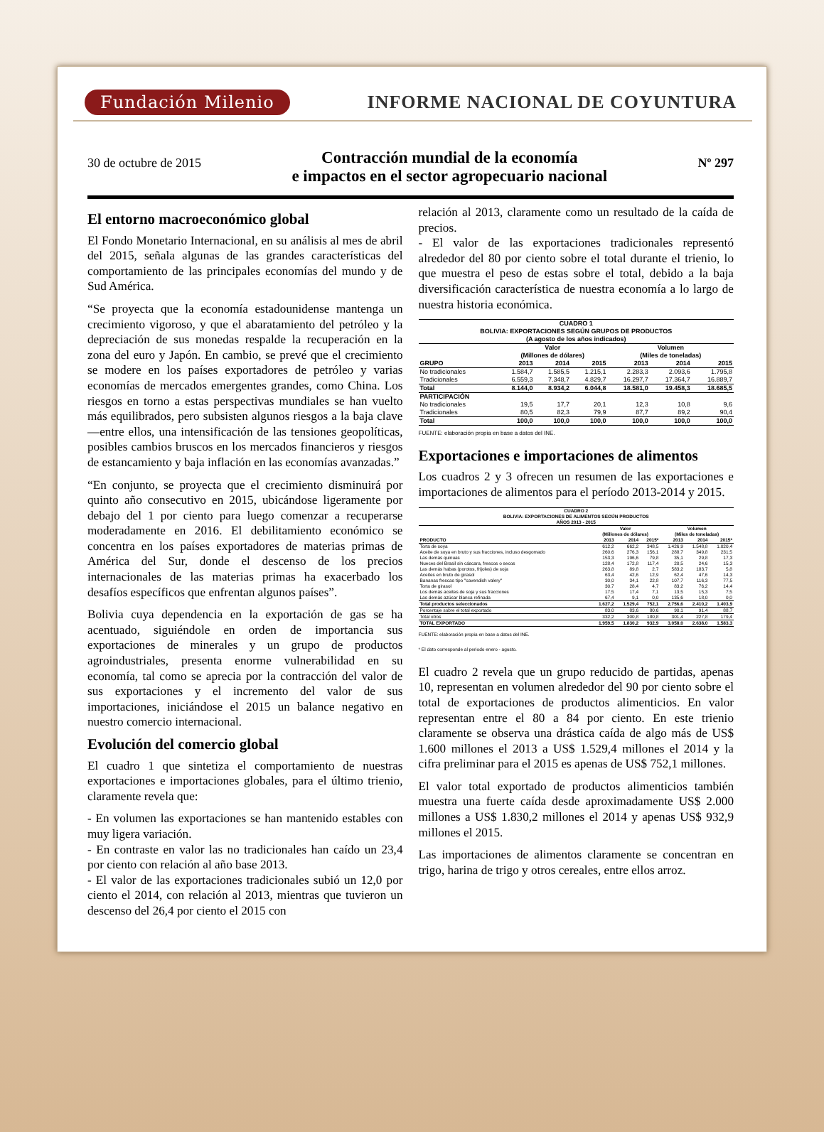Fundación Milenio INFORME NACIONAL DE COYUNTURA
30 de octubre de 2015
Contracción mundial de la economía
e impactos en el sector agropecuario nacional
Nº 297
El entorno macroeconómico global
El Fondo Monetario Internacional, en su análisis al mes de abril del 2015, señala algunas de las grandes características del comportamiento de las principales economías del mundo y de Sud América.
“Se proyecta que la economía estadounidense mantenga un crecimiento vigoroso, y que el abaratamiento del petróleo y la depreciación de sus monedas respalde la recuperación en la zona del euro y Japón. En cambio, se prevé que el crecimiento se modere en los países exportadores de petróleo y varias economías de mercados emergentes grandes, como China. Los riesgos en torno a estas perspectivas mundiales se han vuelto más equilibrados, pero subsisten algunos riesgos a la baja clave —entre ellos, una intensificación de las tensiones geopolíticas, posibles cambios bruscos en los mercados financieros y riesgos de estancamiento y baja inflación en las economías avanzadas.”
“En conjunto, se proyecta que el crecimiento disminuirá por quinto año consecutivo en 2015, ubicándose ligeramente por debajo del 1 por ciento para luego comenzar a recuperarse moderadamente en 2016. El debilitamiento económico se concentra en los países exportadores de materias primas de América del Sur, donde el descenso de los precios internacionales de las materias primas ha exacerbado los desafíos específicos que enfrentan algunos países”.
Bolivia cuya dependencia en la exportación de gas se ha acentuado, siguiéndole en orden de importancia sus exportaciones de minerales y un grupo de productos agroindustriales, presenta enorme vulnerabilidad en su economía, tal como se aprecia por la contracción del valor de sus exportaciones y el incremento del valor de sus importaciones, iniciándose el 2015 un balance negativo en nuestro comercio internacional.
Evolución del comercio global
El cuadro 1 que sintetiza el comportamiento de nuestras exportaciones e importaciones globales, para el último trienio, claramente revela que:
- En volumen las exportaciones se han mantenido estables con muy ligera variación.
- En contraste en valor las no tradicionales han caído un 23,4 por ciento con relación al año base 2013.
- El valor de las exportaciones tradicionales subió un 12,0 por ciento el 2014, con relación al 2013, mientras que tuvieron un descenso del 26,4 por ciento el 2015 con
relación al 2013, claramente como un resultado de la caída de precios.
- El valor de las exportaciones tradicionales representó alrededor del 80 por ciento sobre el total durante el trienio, lo que muestra el peso de estas sobre el total, debido a la baja diversificación característica de nuestra economía a lo largo de nuestra historia económica.
| CUADRO 1 BOLIVIA: EXPORTACIONES SEGÚN GRUPOS DE PRODUCTOS (A agosto de los años indicados) | | | | | | |
| | Valor (Millones de dólares) | | | Volumen (Miles de toneladas) | | |
| GRUPO | 2013 | 2014 | 2015 | 2013 | 2014 | 2015 |
| No tradicionales | 1.584,7 | 1.585,5 | 1.215,1 | 2.283,3 | 2.093,6 | 1.795,8 |
| Tradicionales | 6.559,3 | 7.348,7 | 4.829,7 | 16.297,7 | 17.364,7 | 16.889,7 |
| Total | 8.144,0 | 8.934,2 | 6.044,8 | 18.581,0 | 19.458,3 | 18.685,5 |
| PARTICIPACIÓN | | | | | | |
| No tradicionales | 19,5 | 17,7 | 20,1 | 12,3 | 10,8 | 9,6 |
| Tradicionales | 80,5 | 82,3 | 79,9 | 87,7 | 89,2 | 90,4 |
| Total | 100,0 | 100,0 | 100,0 | 100,0 | 100,0 | 100,0 |
FUENTE: elaboración propia en base a datos del INE.
Exportaciones e importaciones de alimentos
Los cuadros 2 y 3 ofrecen un resumen de las exportaciones e importaciones de alimentos para el período 2013-2014 y 2015.
| CUADRO 2 BOLIVIA: EXPORTACIONES DE ALIMENTOS SEGÚN PRODUCTOS AÑOS 2013 - 2015 | | | | | | |
| | Valor (Millones de dólares) | | | Volumen (Miles de toneladas) | | |
| PRODUCTO | 2013 | 2014 | 2015* | 2013 | 2014 | 2015* |
| Torta de soya | 612,2 | 662,2 | 348,5 | 1.426,9 | 1.548,8 | 1.020,4 |
| Aceite de soya en bruto y sus fracciones, incluso desgomado | 260,6 | 276,3 | 156,1 | 288,7 | 349,8 | 231,5 |
| Las demás quinuas | 153,3 | 196,6 | 79,8 | 35,1 | 29,8 | 17,3 |
| Nueces del Brasil sin cáscara, frescos o secos | 128,4 | 172,8 | 117,4 | 20,5 | 24,6 | 15,3 |
| Las demás habas (porotos, frijoles) de soja | 263,8 | 89,8 | 2,7 | 583,2 | 183,7 | 5,8 |
| Aceites en bruto de girasol | 63,4 | 42,6 | 12,9 | 62,4 | 47,6 | 14,3 |
| Bananas frescas tipo "cavendish valery" | 30,0 | 34,1 | 22,8 | 107,7 | 116,3 | 77,5 |
| Torta de girasol | 30,7 | 28,4 | 4,7 | 83,2 | 76,2 | 14,4 |
| Los demás aceites de soja y sus fracciones | 17,5 | 17,4 | 7,1 | 13,5 | 15,3 | 7,5 |
| Las demás azúcar blanca refinada | 67,4 | 9,1 | 0,0 | 135,6 | 18,0 | 0,0 |
| Total productos seleccionados | 1.627,2 | 1.529,4 | 752,1 | 2.756,6 | 2.410,2 | 1.403,9 |
| Porcentaje sobre el total exportado | 83,0 | 83,6 | 80,6 | 90,1 | 91,4 | 88,7 |
| Total otros | 332,2 | 300,8 | 180,8 | 301,4 | 227,8 | 179,4 |
| TOTAL EXPORTADO | 1.959,5 | 1.830,2 | 932,9 | 3.058,0 | 2.638,0 | 1.583,3 |
FUENTE: elaboración propia en base a datos del INE.
* El dato corresponde al periodo enero - agosto.
El cuadro 2 revela que un grupo reducido de partidas, apenas 10, representan en volumen alrededor del 90 por ciento sobre el total de exportaciones de productos alimenticios. En valor representan entre el 80 a 84 por ciento. En este trienio claramente se observa una drástica caída de algo más de US$ 1.600 millones el 2013 a US$ 1.529,4 millones el 2014 y la cifra preliminar para el 2015 es apenas de US$ 752,1 millones.
El valor total exportado de productos alimenticios también muestra una fuerte caída desde aproximadamente US$ 2.000 millones a US$ 1.830,2 millones el 2014 y apenas US$ 932,9 millones el 2015.
Las importaciones de alimentos claramente se concentran en trigo, harina de trigo y otros cereales, entre ellos arroz.